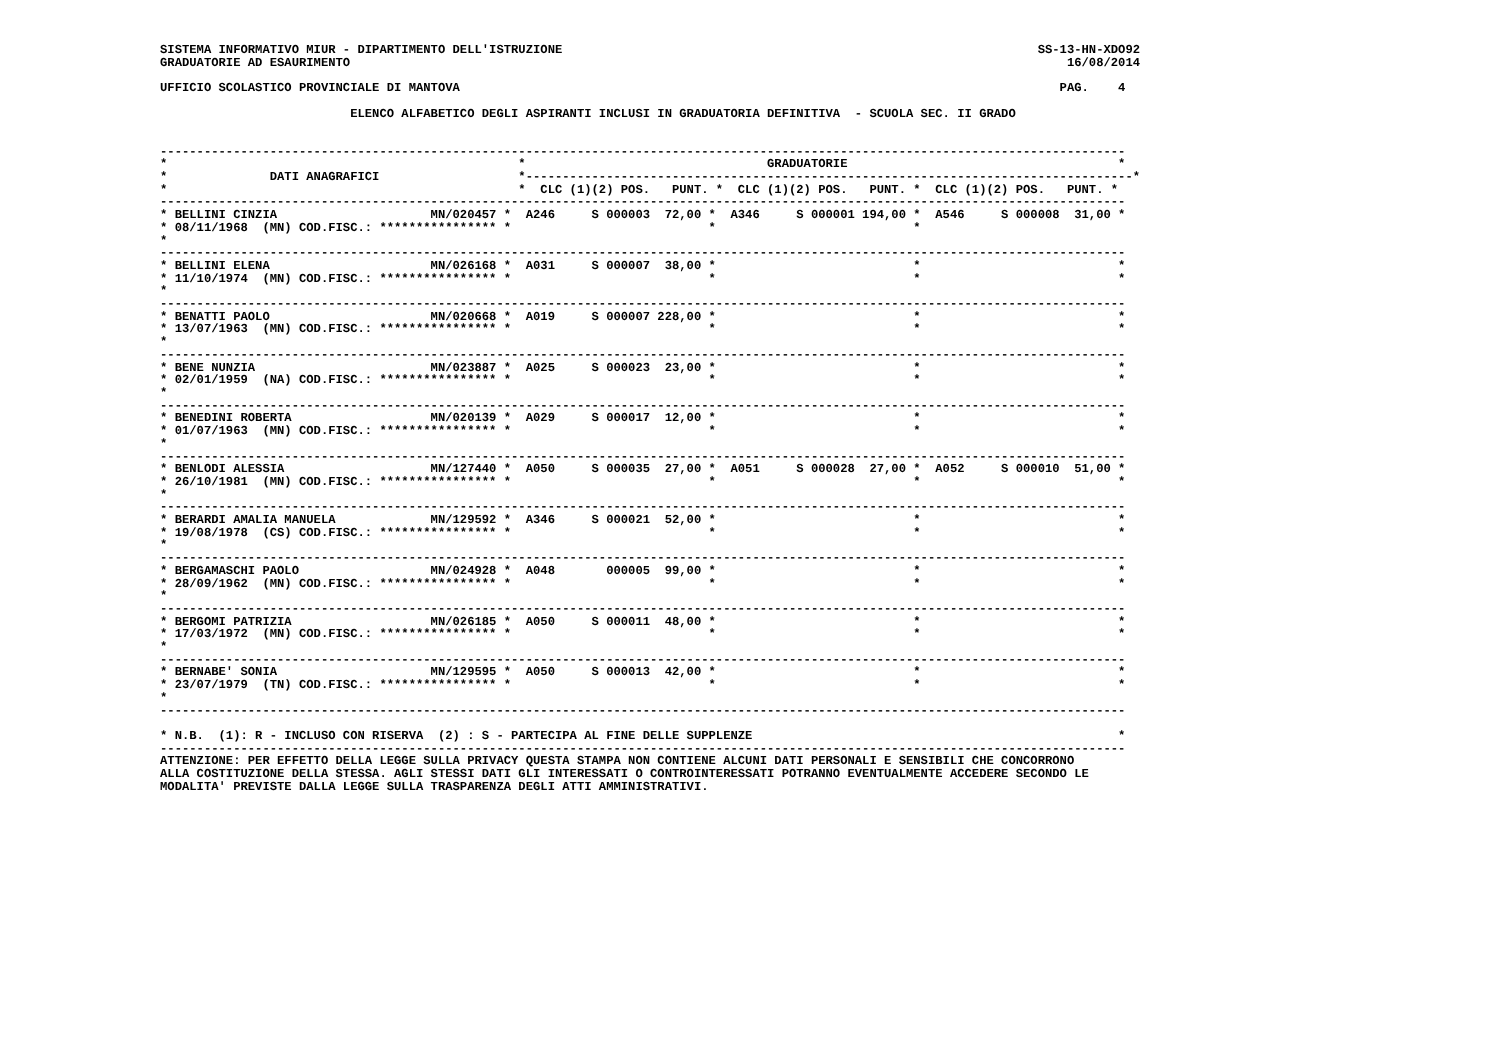SISTEMA INFORMATIVO MIUR - DIPARTIMENTO DELL'ISTRUZIONE                                                                 SS-13-HN-XDO92
GRADUATORIE AD ESAURIMENTO                                                                                                  16/08/2014

UFFICIO SCOLASTICO PROVINCIALE DI MANTOVA                                                                                  PAG.    4

                          ELENCO ALFABETICO DEGLI ASPIRANTI INCLUSI IN GRADUATORIA DEFINITIVA  - SCUOLA SEC. II GRADO


------------------------------------------------------------------------------------------------------------------------------------
*                                                *                                 GRADUATORIE                                     *
*              DATI ANAGRAFICI                   *-----------------------------------------------------------------------------------*
*                                                *  CLC (1)(2) POS.   PUNT. *  CLC (1)(2) POS.   PUNT. *  CLC (1)(2) POS.   PUNT. *
------------------------------------------------------------------------------------------------------------------------------------
* BELLINI CINZIA                     MN/020457 *  A246     S 000003  72,00 *  A346     S 000001 194,00 *  A546     S 000008  31,00 *
* 08/11/1968  (MN) COD.FISC.: **************** *                           *                           *
*
------------------------------------------------------------------------------------------------------------------------------------
* BELLINI ELENA                      MN/026168 *  A031     S 000007  38,00 *                           *                           *
* 11/10/1974  (MN) COD.FISC.: **************** *                           *                           *                           *
*
------------------------------------------------------------------------------------------------------------------------------------
* BENATTI PAOLO                      MN/020668 *  A019     S 000007 228,00 *                           *                           *
* 13/07/1963  (MN) COD.FISC.: **************** *                           *                           *                           *
*
------------------------------------------------------------------------------------------------------------------------------------
* BENE NUNZIA                        MN/023887 *  A025     S 000023  23,00 *                           *                           *
* 02/01/1959  (NA) COD.FISC.: **************** *                           *                           *                           *
*
------------------------------------------------------------------------------------------------------------------------------------
* BENEDINI ROBERTA                   MN/020139 *  A029     S 000017  12,00 *                           *                           *
* 01/07/1963  (MN) COD.FISC.: **************** *                           *                           *                           *
*
------------------------------------------------------------------------------------------------------------------------------------
* BENLODI ALESSIA                    MN/127440 *  A050     S 000035  27,00 *  A051     S 000028  27,00 *  A052     S 000010  51,00 *
* 26/10/1981  (MN) COD.FISC.: **************** *                           *                           *                           *
*
------------------------------------------------------------------------------------------------------------------------------------
* BERARDI AMALIA MANUELA             MN/129592 *  A346     S 000021  52,00 *                           *                           *
* 19/08/1978  (CS) COD.FISC.: **************** *                           *                           *                           *
*
------------------------------------------------------------------------------------------------------------------------------------
* BERGAMASCHI PAOLO                  MN/024928 *  A048       000005  99,00 *                           *                           *
* 28/09/1962  (MN) COD.FISC.: **************** *                           *                           *                           *
*
------------------------------------------------------------------------------------------------------------------------------------
* BERGOMI PATRIZIA                   MN/026185 *  A050     S 000011  48,00 *                           *                           *
* 17/03/1972  (MN) COD.FISC.: **************** *                           *                           *                           *
*
------------------------------------------------------------------------------------------------------------------------------------
* BERNABE' SONIA                     MN/129595 *  A050     S 000013  42,00 *                           *                           *
* 23/07/1979  (TN) COD.FISC.: **************** *                           *                           *                           *
*
------------------------------------------------------------------------------------------------------------------------------------

* N.B.  (1): R - INCLUSO CON RISERVA  (2) : S - PARTECIPA AL FINE DELLE SUPPLENZE                                                  *
------------------------------------------------------------------------------------------------------------------------------------
ATTENZIONE: PER EFFETTO DELLA LEGGE SULLA PRIVACY QUESTA STAMPA NON CONTIENE ALCUNI DATI PERSONALI E SENSIBILI CHE CONCORRONO
ALLA COSTITUZIONE DELLA STESSA. AGLI STESSI DATI GLI INTERESSATI O CONTROINTERESSATI POTRANNO EVENTUALMENTE ACCEDERE SECONDO LE
MODALITA' PREVISTE DALLA LEGGE SULLA TRASPARENZA DEGLI ATTI AMMINISTRATIVI.